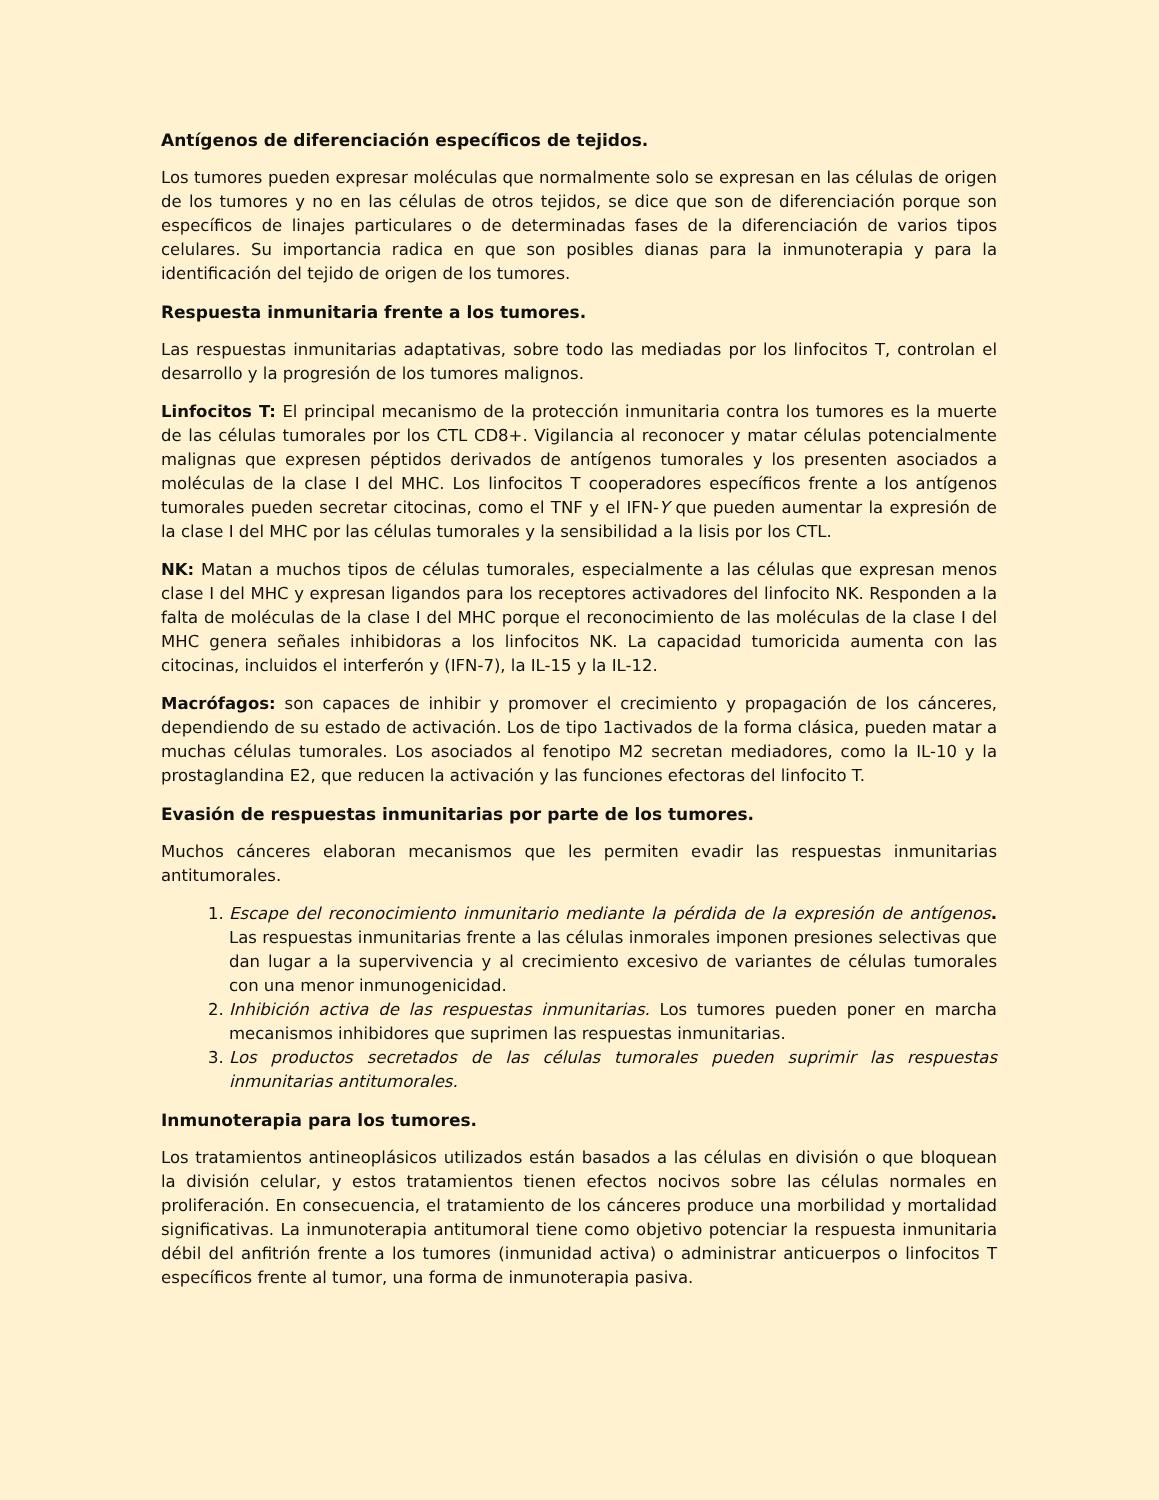Antígenos de diferenciación específicos de tejidos.
Los tumores pueden expresar moléculas que normalmente solo se expresan en las células de origen de los tumores y no en las células de otros tejidos, se dice que son de diferenciación porque son específicos de linajes particulares o de determinadas fases de la diferenciación de varios tipos celulares. Su importancia radica en que son posibles dianas para la inmunoterapia y para la identificación del tejido de origen de los tumores.
Respuesta inmunitaria frente a los tumores.
Las respuestas inmunitarias adaptativas, sobre todo las mediadas por los linfocitos T, controlan el desarrollo y la progresión de los tumores malignos.
Linfocitos T: El principal mecanismo de la protección inmunitaria contra los tumores es la muerte de las células tumorales por los CTL CD8+. Vigilancia al reconocer y matar células potencialmente malignas que expresen péptidos derivados de antígenos tumorales y los presenten asociados a moléculas de la clase I del MHC. Los linfocitos T cooperadores específicos frente a los antígenos tumorales pueden secretar citocinas, como el TNF y el IFN-Y que pueden aumentar la expresión de la clase I del MHC por las células tumorales y la sensibilidad a la lisis por los CTL.
NK: Matan a muchos tipos de células tumorales, especialmente a las células que expresan menos clase I del MHC y expresan ligandos para los receptores activadores del linfocito NK. Responden a la falta de moléculas de la clase I del MHC porque el reconocimiento de las moléculas de la clase I del MHC genera señales inhibidoras a los linfocitos NK. La capacidad tumoricida aumenta con las citocinas, incluidos el interferón y (IFN-7), la IL-15 y la IL-12.
Macrófagos: son capaces de inhibir y promover el crecimiento y propagación de los cánceres, dependiendo de su estado de activación. Los de tipo 1activados de la forma clásica, pueden matar a muchas células tumorales. Los asociados al fenotipo M2 secretan mediadores, como la IL-10 y la prostaglandina E2, que reducen la activación y las funciones efectoras del linfocito T.
Evasión de respuestas inmunitarias por parte de los tumores.
Muchos cánceres elaboran mecanismos que les permiten evadir las respuestas inmunitarias antitumorales.
1. Escape del reconocimiento inmunitario mediante la pérdida de la expresión de antígenos. Las respuestas inmunitarias frente a las células inmorales imponen presiones selectivas que dan lugar a la supervivencia y al crecimiento excesivo de variantes de células tumorales con una menor inmunogenicidad.
2. Inhibición activa de las respuestas inmunitarias. Los tumores pueden poner en marcha mecanismos inhibidores que suprimen las respuestas inmunitarias.
3. Los productos secretados de las células tumorales pueden suprimir las respuestas inmunitarias antitumorales.
Inmunoterapia para los tumores.
Los tratamientos antineoplásicos utilizados están basados a las células en división o que bloquean la división celular, y estos tratamientos tienen efectos nocivos sobre las células normales en proliferación. En consecuencia, el tratamiento de los cánceres produce una morbilidad y mortalidad significativas. La inmunoterapia antitumoral tiene como objetivo potenciar la respuesta inmunitaria débil del anfitrión frente a los tumores (inmunidad activa) o administrar anticuerpos o linfocitos T específicos frente al tumor, una forma de inmunoterapia pasiva.